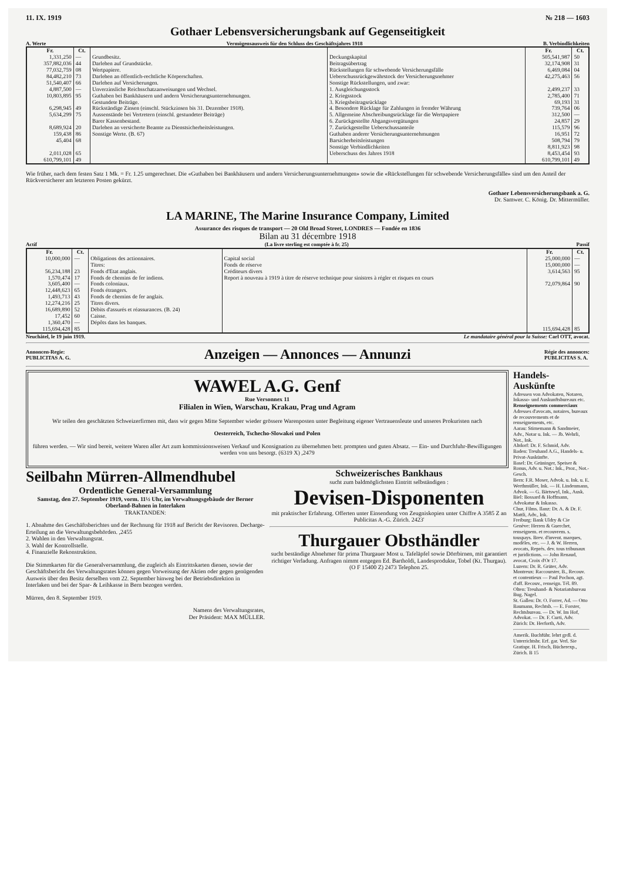11. IX. 1919 № 218 — 1603
Gothaer Lebensversicherungsbank auf Gegenseitigkeit
A. Werte Vermögensausweis für den Schluss des Geschäftsjahres 1918 B. Verbindlichkeiten
| Fr. | Ct. | | | Fr. | Ct. |
| --- | --- | --- | --- | --- | --- |
| 1,331,250 357,882,036 77,032,759 84,482,210 51,540,407 4,887,500 10,803,895 6,298,945 5,634,299 8,689,924 159,438 45,404 2,011,028 | — 44 08 73 66 — 95 49 75 20 86 68 65 | Grundbesitz. Darlehen auf Grundstücke. Wertpapiere. Darlehen an öffentlich-rechtliche Körperschaften. Darlehen auf Versicherungen. Unverzinsliche Reichsschatzanweisungen und Wechsel. Guthaben bei Bankhäusern und andern Versicherungsunternehmungen. Gestundete Beiträge. Rückständige Zinsen (einschl. Stückzinsen bis 31. Dezember 1918). Aussenstände bei Vertretern (einschl. gestundeter Beiträge) Barer Kassenbestand. Darlehen an versicherte Beamte zu Dienstsicherheitsleistungen. Sonstige Werte. (B. 67) | Deckungskapital Beitragsübertrag Rückstellungen für schwebende Versicherungsfälle Ueberschussrückgewährstock der Versicherungsnehmer Sonstige Rückstellungen, und zwar: 1. Ausgleichungsstock 2. Kriegsstock 3. Kriegsbeitragsrücklage 4. Besondere Rücklage für Zahlungen in fremder Währung 5. Allgemeine Abschreibungsrücklage für die Wertpapiere 6. Zurückgestellte Abgangsvergütungen 7. Zurückgestellte Ueberschussanteile Guthaben anderer Versicherungsunternehmungen Barsicherheitsleistungen Sonstige Verbindlichkeiten Ueberschuss des Jahres 1918 | 505,541,987 32,174,908 6,469,084 42,275,463 2,499,237 2,785,400 69,193 739,764 312,500 24,857 115,579 16,951 508,794 8,811,923 8,453,454 | 50 31 04 56 33 71 31 06 — 29 96 72 79 98 93 |
| 610,799,101 | 49 | | | 610,799,101 | 49 |
Wie früher, nach dem festen Satz 1 Mk. = Fr. 1.25 umgerechnet. Die «Guthaben bei Bankhäusern und andern Versicherungsunternehmungen» sowie die «Rückstellungen für schwebende Versicherungsfälle» sind um den Anteil der Rückversicherer am letzteren Posten gekürzt.
Gothaer Lebensversicherungsbank a. G.
Dr. Samwer. C. König. Dr. Mittermüller.
LA MARINE, The Marine Insurance Company, Limited
Assurance des risques de transport — 20 Old Broad Street, LONDRES — Fondée en 1836
Bilan au 31 décembre 1918
Actif (La livre sterling est comptée à fr. 25) Passif
| Fr. | Ct. | | | Fr. | Ct. |
| --- | --- | --- | --- | --- | --- |
| 10,000,000 56,234,188 1,570,474 3,605,400 12,448,623 1,493,713 12,274,216 16,689,890 17,452 1,360,470 | — 23 17 — 65 43 25 52 60 — | Obligations des actionnaires. Titres: Fonds d'Etat anglais. Fonds de chemins de fer indiens. Fonds coloniaux. Fonds étrangers. Fonds de chemins de fer anglais. Titres divers. Débits d'assurés et réassurances. (B. 24) Caisse. Dépôts dans les banques. | Capital social Fonds de réserve Créditeurs divers Report à nouveau à 1919 à titre de réserve technique pour sinistres à régler et risques en cours | 25,000,000 15,000,000 3,614,563 72,079,864 | — — 95 90 |
| 115,694,428 | 85 | | | 115,694,428 | 85 |
Neuchâtel, le 19 juin 1919. Le mandataire général pour la Suisse: Carl OTT, avocat.
Annoncen-Regie:
PUBLICITAS A. G. Anzeigen — Annonces — Annunzi Régie des annonces:
PUBLICITAS S. A.
WAWEL A.G. Genf
Rue Versonnex 11
Filialen in Wien, Warschau, Krakau, Prag und Agram
Wir teilen den geschätzten Schweizerfirmen mit, dass wir gegen Mitte September wieder grössere Warenposten unter Begleitung eigener Vertrauensleute und unseres Prokuristen nach
Oesterreich, Tschecho-Slowakei und Polen
führen werden. — Wir sind bereit, weitere Waren aller Art zum kommissionsweisen Verkauf und Konsignation zu übernehmen betr. prompten und guten Absatz. — Ein- und Durchfuhr-Bewilligungen werden von uns besorgt. (6319 X) ,2479
Seilbahn Mürren-Allmendhubel
Ordentliche General-Versammlung
Samstag, den 27. September 1919, vorm. 11½ Uhr, im Verwaltungsgebäude der Berner Oberland-Bahnen in Interlaken
TRAKTANDEN:
1. Abnahme des Geschäftsberichtes und der Rechnung für 1918 auf Bericht der Revisoren. Decharge-Erteilung an die Verwaltungsbehörden. ,2455
2. Wahlen in den Verwaltungsrat.
3. Wahl der Kontrollstelle.
4. Finanzielle Rekonstruktion.
Die Stimmkarten für die Generalversammlung, die zugleich als Eintrittskarten dienen, sowie der Geschäftsbericht des Verwaltungsrates können gegen Vorweisung der Aktien oder gegen genügenden Ausweis über den Besitz derselben vom 22. September hinweg bei der Betriebsdirektion in Interlaken und bei der Spar- & Leihkasse in Bern bezogen werden.
Mürren, den 8. September 1919.
Namens des Verwaltungsrates,
Der Präsident: MAX MÜLLER.
Schweizerisches Bankhaus
sucht zum baldmöglichsten Eintritt selbständigen :
Devisen-Disponenten
mit praktischer Erfahrung. Offerten unter Einsendung von Zeugniskopien unter Chiffre A 3585 Z an Publicitas A.-G. Zürich. 2423'
Thurgauer Obsthändler
sucht beständige Abnehmer für prima Thurgauer Most u. Tafeläpfel sowie Dörrbirnen, mit garantiert richtiger Verladung. Anfragen nimmt entgegen Ed. Bartholdi, Landesprodukte, Tobel (Kt. Thurgau). (O F 15400 Z) 2473 Telephon 25.
Handels-Auskünfte
Adressen von Advokaten, Notaren, Inkasso- und Auskunftsbureaux etc.
Renseignements commerciaux
Adresses d'avocats, notaires, bureaux de recouvrements et de renseignements, etc.
Aarau: Stirnemann & Sandmeier, Adv., Notar u. Ink. — Jb. Wehrli, Not., Ink.
Altdorf: Dr. F. Schmid, Adv.
Baden: Treuhand A.G., Handels- u. Privat-Auskünfte.
Basel: Dr. Grüninger, Speiser & Ronus, Adv. u. Not.: Ink., Proz., Not.-Gesch.
Bern: F.R. Moser, Advok. u. Ink. u. E. Werthmüller, Ink. — H. Lindenmann, Advok. — G. Bärtswyl, Ink., Ausk.
Biel: Bossard & Hoffmann, Advokatur & Inkasso.
Chur, Films. Ilanz: Dr. A. & Dr. F. Mattli, Adv., Ink.
Freiburg: Bank Uldry & Cie
Genève: Herren & Guerchet, renseignem. et recouvrem. s. touspays. Brev. d'invent. marques, modèles, etc. — J. & W. Herren, avocats, Représ. dev. tous tribunaux et juridictions. — John Renaud, avocat, Croix d'Or 17.
Luzern: Dr. R. Grüter, Adv.
Montreux: Raccourster, B., Recouv. et contentieux — Paul Pochon, agt. d'aff. Recouv., renseign. Tél. 89.
Olten: Treuhand- & Notariatsbureau Bug. Nagel.
St. Gallen: Dr. O. Forrer, Ad. — Otto Baumann, Rechtsb. — E. Forster, Rechtsbureau. — Dr. W. Im Hof, Advokat. — Dr. F. Curti, Adv.
Zürich: Dr. Herforth, Adv.
Amerik. Buchführ. lehrt grdl. d. Unterrichtsbr. Erf. gar. Verl. Sie Gratispr. H. Frisch, Bücherexp., Zürich. B 15